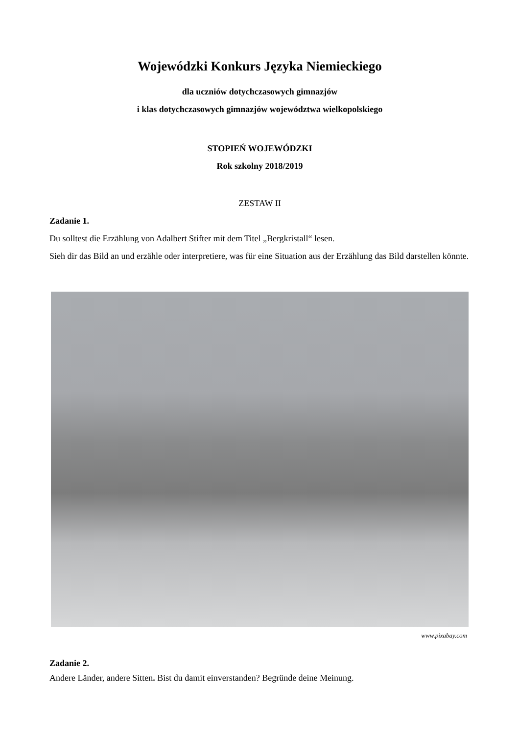Wojewódzki Konkurs Języka Niemieckiego
dla uczniów dotychczasowych gimnazjów
i klas dotychczasowych gimnazjów województwa wielkopolskiego
STOPIEŃ WOJEWÓDZKI
Rok szkolny 2018/2019
ZESTAW II
Zadanie 1.
Du solltest die Erzählung von Adalbert Stifter mit dem Titel „Bergkristall“ lesen.
Sieh dir das Bild an und erzähle oder interpretiere, was für eine Situation aus der Erzählung das Bild darstellen könnte.
www.pixabay.com
Zadanie 2.
Andere Länder, andere Sitten. Bist du damit einverstanden? Begründe deine Meinung.